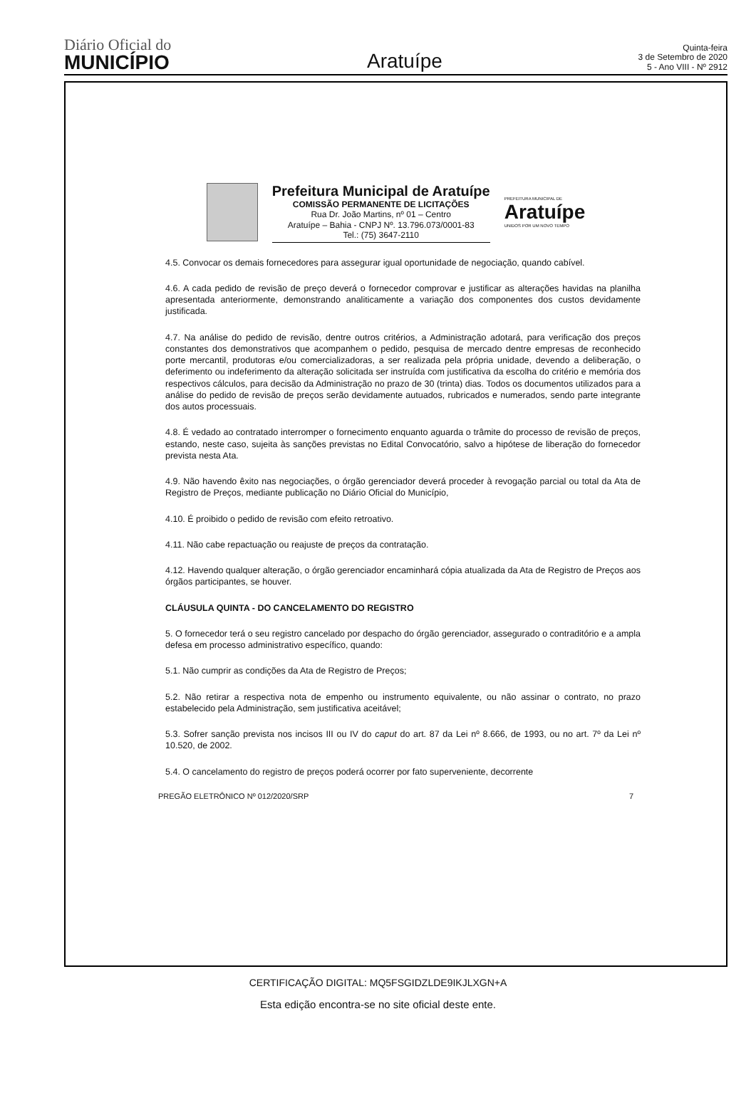Diário Oficial do
MUNICÍPIO
Aratuípe
Quinta-feira
3 de Setembro de 2020
5 - Ano VIII - Nº 2912
Prefeitura Municipal de Aratuípe
COMISSÃO PERMANENTE DE LICITAÇÕES
Rua Dr. João Martins, nº 01 – Centro
Aratuípe – Bahia - CNPJ Nº. 13.796.073/0001-83
Tel.: (75) 3647-2110
PREFEITURA MUNICIPAL DE
Aratuípe
UNIDOS POR UM NOVO TEMPO
4.5. Convocar os demais fornecedores para assegurar igual oportunidade de negociação, quando cabível.
4.6. A cada pedido de revisão de preço deverá o fornecedor comprovar e justificar as alterações havidas na planilha apresentada anteriormente, demonstrando analiticamente a variação dos componentes dos custos devidamente justificada.
4.7. Na análise do pedido de revisão, dentre outros critérios, a Administração adotará, para verificação dos preços constantes dos demonstrativos que acompanhem o pedido, pesquisa de mercado dentre empresas de reconhecido porte mercantil, produtoras e/ou comercializadoras, a ser realizada pela própria unidade, devendo a deliberação, o deferimento ou indeferimento da alteração solicitada ser instruída com justificativa da escolha do critério e memória dos respectivos cálculos, para decisão da Administração no prazo de 30 (trinta) dias. Todos os documentos utilizados para a análise do pedido de revisão de preços serão devidamente autuados, rubricados e numerados, sendo parte integrante dos autos processuais.
4.8. É vedado ao contratado interromper o fornecimento enquanto aguarda o trâmite do processo de revisão de preços, estando, neste caso, sujeita às sanções previstas no Edital Convocatório, salvo a hipótese de liberação do fornecedor prevista nesta Ata.
4.9. Não havendo êxito nas negociações, o órgão gerenciador deverá proceder à revogação parcial ou total da Ata de Registro de Preços, mediante publicação no Diário Oficial do Município,
4.10. É proibido o pedido de revisão com efeito retroativo.
4.11. Não cabe repactuação ou reajuste de preços da contratação.
4.12. Havendo qualquer alteração, o órgão gerenciador encaminhará cópia atualizada da Ata de Registro de Preços aos órgãos participantes, se houver.
CLÁUSULA QUINTA - DO CANCELAMENTO DO REGISTRO
5. O fornecedor terá o seu registro cancelado por despacho do órgão gerenciador, assegurado o contraditório e a ampla defesa em processo administrativo específico, quando:
5.1. Não cumprir as condições da Ata de Registro de Preços;
5.2. Não retirar a respectiva nota de empenho ou instrumento equivalente, ou não assinar o contrato, no prazo estabelecido pela Administração, sem justificativa aceitável;
5.3. Sofrer sanção prevista nos incisos III ou IV do caput do art. 87 da Lei nº 8.666, de 1993, ou no art. 7º da Lei nº 10.520, de 2002.
5.4. O cancelamento do registro de preços poderá ocorrer por fato superveniente, decorrente
PREGÃO ELETRÔNICO Nº 012/2020/SRP 7
CERTIFICAÇÃO DIGITAL: MQ5FSGIDZLDE9IKJLXGN+A
Esta edição encontra-se no site oficial deste ente.